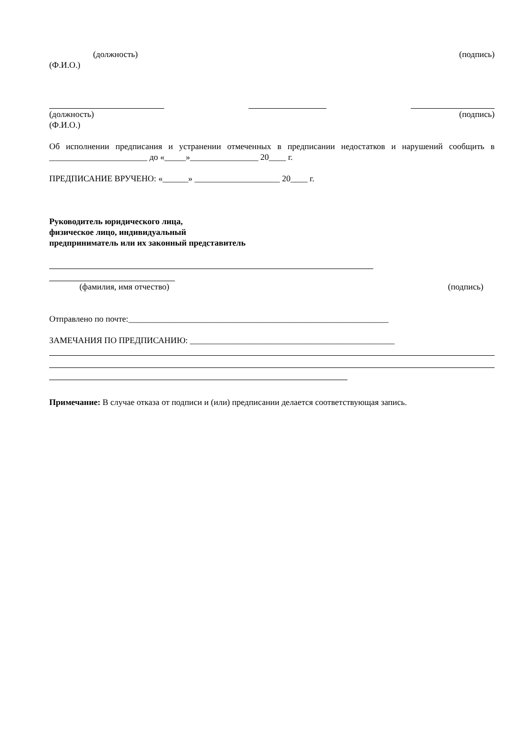(должность) (подпись)
(Ф.И.О.)
(должность) (подпись)
(Ф.И.О.)
Об исполнении предписания и устранении отмеченных в предписании недостатков и нарушений сообщить в _______________________ до «_____»________________ 20____ г.
ПРЕДПИСАНИЕ ВРУЧЕНО: «______» ____________________ 20____ г.
Руководитель юридического лица,
физическое лицо, индивидуальный
предприниматель или их законный представитель
(фамилия, имя отчество) (подпись)
Отправлено по почте:_____________________________________________________________
ЗАМЕЧАНИЯ ПО ПРЕДПИСАНИЮ: ________________________________________________
Примечание: В случае отказа от подписи и (или) предписании делается соответствующая запись.